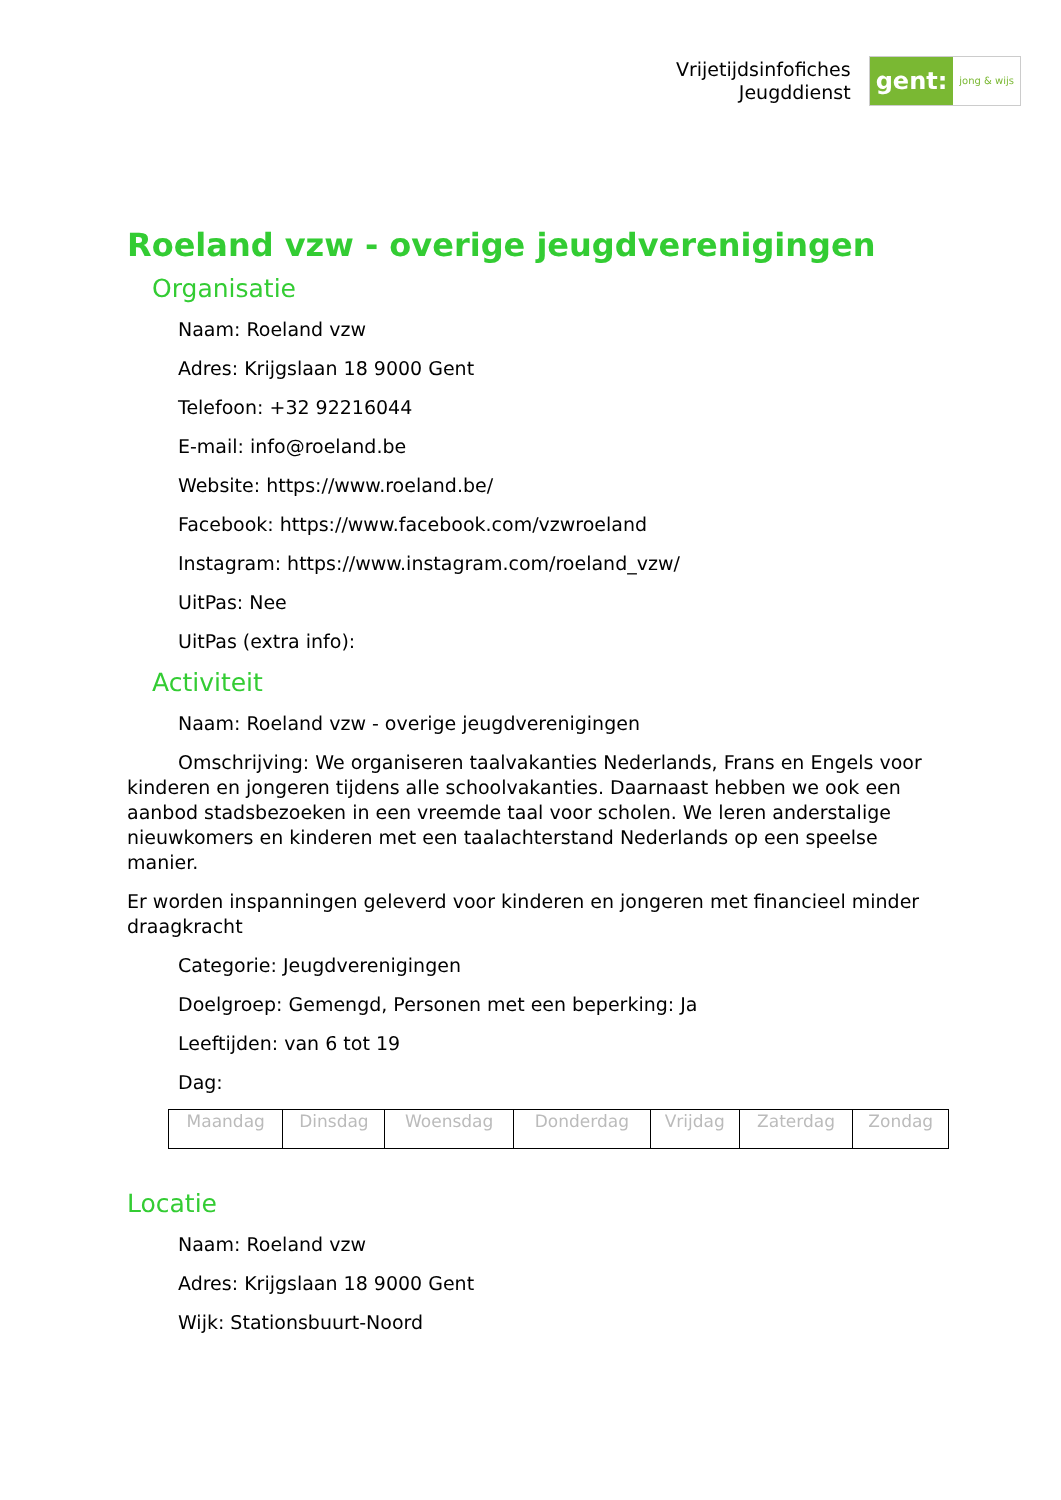Vrijetijdsinfofiches
Jeugddienst
gent: jong & wijs
Roeland vzw - overige jeugdverenigingen
Organisatie
Naam: Roeland vzw
Adres: Krijgslaan 18 9000 Gent
Telefoon: +32 92216044
E-mail: info@roeland.be
Website: https://www.roeland.be/
Facebook: https://www.facebook.com/vzwroeland
Instagram: https://www.instagram.com/roeland_vzw/
UitPas: Nee
UitPas (extra info):
Activiteit
Naam: Roeland vzw - overige jeugdverenigingen
Omschrijving: We organiseren taalvakanties Nederlands, Frans en Engels voor kinderen en jongeren tijdens alle schoolvakanties. Daarnaast hebben we ook een aanbod stadsbezoeken in een vreemde taal voor scholen. We leren anderstalige nieuwkomers en kinderen met een taalachterstand Nederlands op een speelse manier.
Er worden inspanningen geleverd voor kinderen en jongeren met financieel minder draagkracht
Categorie: Jeugdverenigingen
Doelgroep: Gemengd, Personen met een beperking: Ja
Leeftijden: van 6 tot 19
Dag:
| Maandag | Dinsdag | Woensdag | Donderdag | Vrijdag | Zaterdag | Zondag |
Locatie
Naam: Roeland vzw
Adres: Krijgslaan 18 9000 Gent
Wijk: Stationsbuurt-Noord